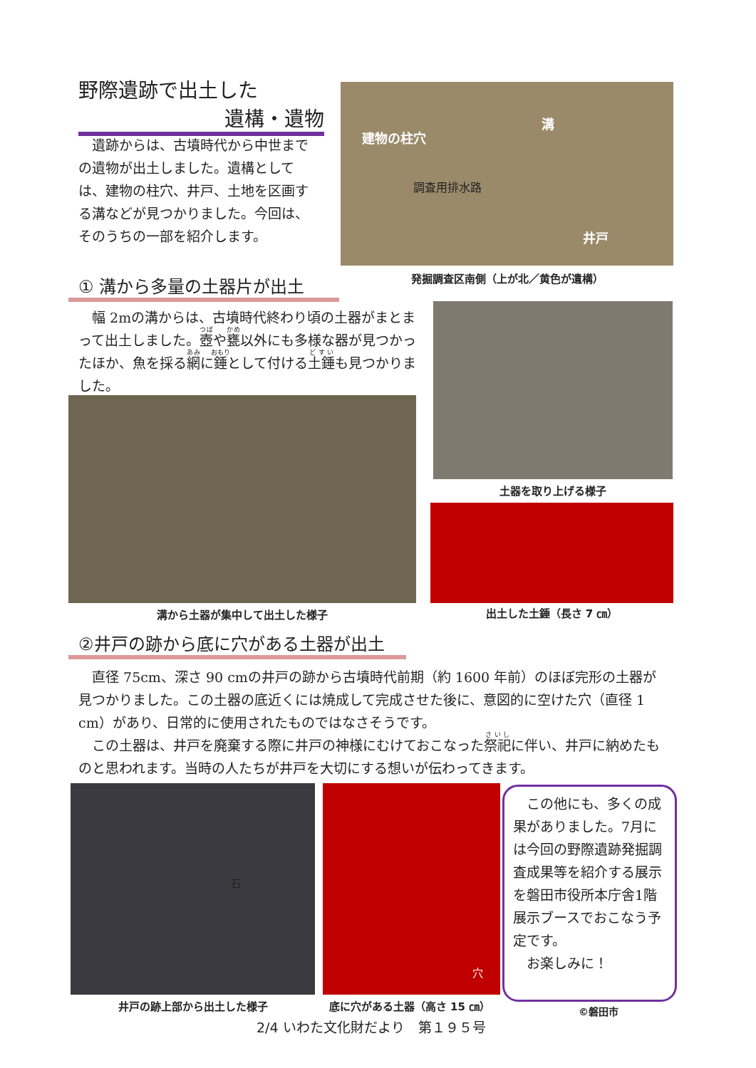野際遺跡で出土した
遺構・遺物
建物の柱穴
溝
調査用排水路
井戸
　遺跡からは、古墳時代から中世までの遺物が出土しました。遺構としては、建物の柱穴、井戸、土地を区画する溝などが見つかりました。今回は、そのうちの一部を紹介します。
発掘調査区南側（上が北／黄色が遺構）
① 溝から多量の土器片が出土
　幅 2mの溝からは、古墳時代終わり頃の土器がまとまって出土しました。壺や甕以外にも多様な器が見つかったほか、魚を採る網に錘として付ける土錘も見つかりました。
土器を取り上げる様子
溝から土器が集中して出土した様子 出土した土錘（長さ 7 ㎝）
②井戸の跡から底に穴がある土器が出土
　直径 75cm、深さ 90 cmの井戸の跡から古墳時代前期（約 1600 年前）のほぼ完形の土器が見つかりました。この土器の底近くには焼成して完成させた後に、意図的に空けた穴（直径 1 cm）があり、日常的に使用されたものではなさそうです。
　この土器は、井戸を廃棄する際に井戸の神様にむけておこなった祭祀に伴い、井戸に納めたものと思われます。当時の人たちが井戸を大切にする想いが伝わってきます。
石 穴
　この他にも、多くの成果がありました。7月には今回の野際遺跡発掘調査成果等を紹介する展示を磐田市役所本庁舎1階展示ブースでおこなう予定です。
　お楽しみに！
井戸の跡上部から出土した様子 底に穴がある土器（高さ 15 ㎝） ©磐田市
2/4 いわた文化財だより　第１９５号